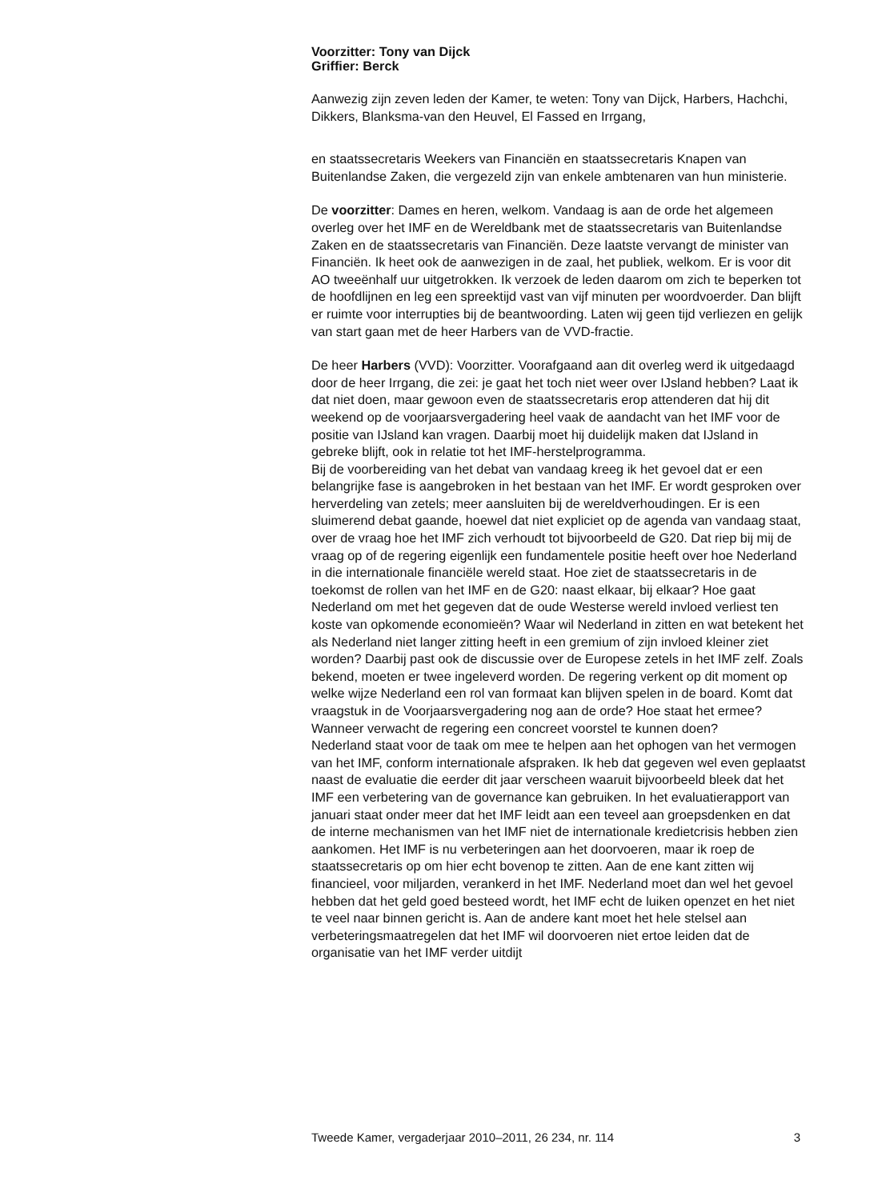Voorzitter: Tony van Dijck
Griffier: Berck
Aanwezig zijn zeven leden der Kamer, te weten: Tony van Dijck, Harbers, Hachchi, Dikkers, Blanksma-van den Heuvel, El Fassed en Irrgang,
en staatssecretaris Weekers van Financiën en staatssecretaris Knapen van Buitenlandse Zaken, die vergezeld zijn van enkele ambtenaren van hun ministerie.
De voorzitter: Dames en heren, welkom. Vandaag is aan de orde het algemeen overleg over het IMF en de Wereldbank met de staatssecretaris van Buitenlandse Zaken en de staatssecretaris van Financiën. Deze laatste vervangt de minister van Financiën. Ik heet ook de aanwezigen in de zaal, het publiek, welkom. Er is voor dit AO tweeënhalf uur uitgetrokken. Ik verzoek de leden daarom om zich te beperken tot de hoofdlijnen en leg een spreektijd vast van vijf minuten per woordvoerder. Dan blijft er ruimte voor interrupties bij de beantwoording. Laten wij geen tijd verliezen en gelijk van start gaan met de heer Harbers van de VVD-fractie.
De heer Harbers (VVD): Voorzitter. Voorafgaand aan dit overleg werd ik uitgedaagd door de heer Irrgang, die zei: je gaat het toch niet weer over IJsland hebben? Laat ik dat niet doen, maar gewoon even de staatssecretaris erop attenderen dat hij dit weekend op de voorjaarsvergadering heel vaak de aandacht van het IMF voor de positie van IJsland kan vragen. Daarbij moet hij duidelijk maken dat IJsland in gebreke blijft, ook in relatie tot het IMF-herstelprogramma.
Bij de voorbereiding van het debat van vandaag kreeg ik het gevoel dat er een belangrijke fase is aangebroken in het bestaan van het IMF. Er wordt gesproken over herverdeling van zetels; meer aansluiten bij de wereldverhoudingen. Er is een sluimerend debat gaande, hoewel dat niet expliciet op de agenda van vandaag staat, over de vraag hoe het IMF zich verhoudt tot bijvoorbeeld de G20. Dat riep bij mij de vraag op of de regering eigenlijk een fundamentele positie heeft over hoe Nederland in die internationale financiële wereld staat. Hoe ziet de staatssecretaris in de toekomst de rollen van het IMF en de G20: naast elkaar, bij elkaar? Hoe gaat Nederland om met het gegeven dat de oude Westerse wereld invloed verliest ten koste van opkomende economieën? Waar wil Nederland in zitten en wat betekent het als Nederland niet langer zitting heeft in een gremium of zijn invloed kleiner ziet worden? Daarbij past ook de discussie over de Europese zetels in het IMF zelf. Zoals bekend, moeten er twee ingeleverd worden. De regering verkent op dit moment op welke wijze Nederland een rol van formaat kan blijven spelen in de board. Komt dat vraagstuk in de Voorjaarsvergadering nog aan de orde? Hoe staat het ermee? Wanneer verwacht de regering een concreet voorstel te kunnen doen?
Nederland staat voor de taak om mee te helpen aan het ophogen van het vermogen van het IMF, conform internationale afspraken. Ik heb dat gegeven wel even geplaatst naast de evaluatie die eerder dit jaar verscheen waaruit bijvoorbeeld bleek dat het IMF een verbetering van de governance kan gebruiken. In het evaluatierapport van januari staat onder meer dat het IMF leidt aan een teveel aan groepsdenken en dat de interne mechanismen van het IMF niet de internationale kredietcrisis hebben zien aankomen. Het IMF is nu verbeteringen aan het doorvoeren, maar ik roep de staatssecretaris op om hier echt bovenop te zitten. Aan de ene kant zitten wij financieel, voor miljarden, verankerd in het IMF. Nederland moet dan wel het gevoel hebben dat het geld goed besteed wordt, het IMF echt de luiken openzet en het niet te veel naar binnen gericht is. Aan de andere kant moet het hele stelsel aan verbeteringsmaatregelen dat het IMF wil doorvoeren niet ertoe leiden dat de organisatie van het IMF verder uitdijt
Tweede Kamer, vergaderjaar 2010–2011, 26 234, nr. 114 3